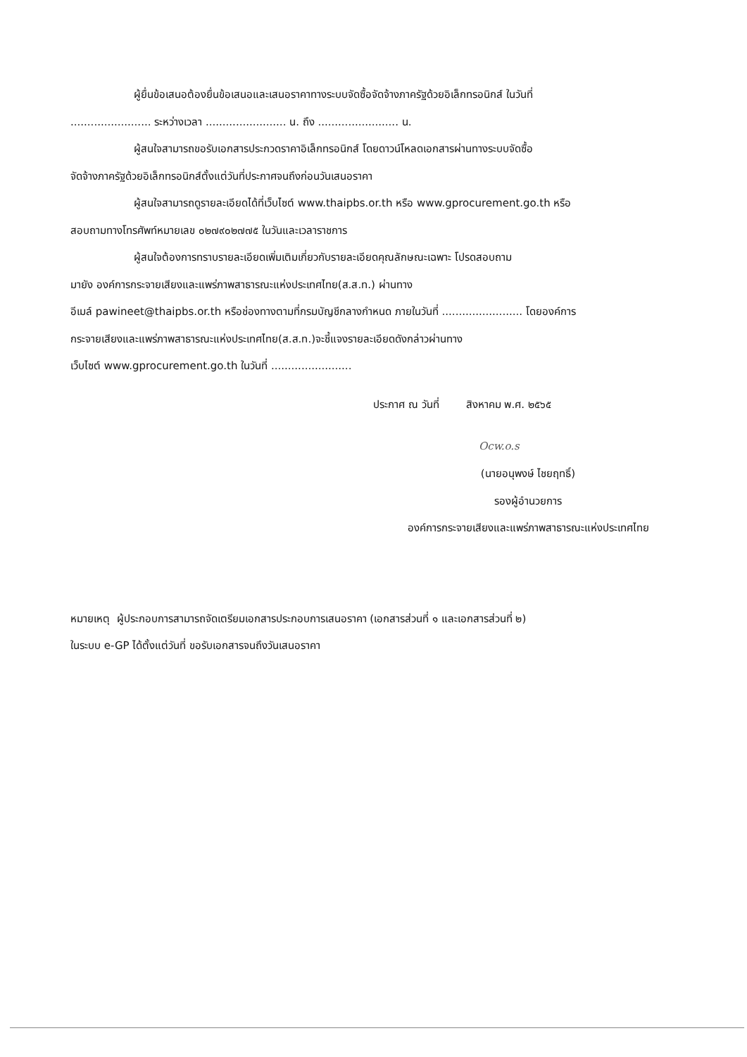ผู้ยื่นข้อเสนอต้องยื่นข้อเสนอและเสนอราคาทางระบบจัดซื้อจัดจ้างภาครัฐด้วยอิเล็กทรอนิกส์ ในวันที่
........................ ระหว่างเวลา ........................ น. ถึง ........................ น.
ผู้สนใจสามารถขอรับเอกสารประกวดราคาอิเล็กทรอนิกส์ โดยดาวน์โหลดเอกสารผ่านทางระบบจัดซื้อ
จัดจ้างภาครัฐด้วยอิเล็กทรอนิกส์ตั้งแต่วันที่ประกาศจนถึงก่อนวันเสนอราคา
ผู้สนใจสามารถดูรายละเอียดได้ที่เว็บไซต์ www.thaipbs.or.th หรือ www.gprocurement.go.th หรือ
สอบถามทางโทรศัพท์หมายเลข ๐๒๗๙๐๒๗๗๕ ในวันและเวลาราชการ
ผู้สนใจต้องการทราบรายละเอียดเพิ่มเติมเกี่ยวกับรายละเอียดคุณลักษณะเฉพาะ โปรดสอบถาม
มายัง องค์การกระจายเสียงและแพร่ภาพสาธารณะแห่งประเทศไทย(ส.ส.ท.) ผ่านทาง
อีเมล์ pawineet@thaipbs.or.th หรือช่องทางตามที่กรมบัญชีกลางกำหนด ภายในวันที่ ........................ โดยองค์การ
กระจายเสียงและแพร่ภาพสาธารณะแห่งประเทศไทย(ส.ส.ท.)จะชี้แจงรายละเอียดดังกล่าวผ่านทาง
เว็บไซต์ www.gprocurement.go.th ในวันที่ ........................
ประกาศ ณ วันที่ สิงหาคม พ.ศ. ๒๕๖๕
Ocw.o.s
(นายอนุพงษ์ ไชยฤทธิ์)
รองผู้อำนวยการ
องค์การกระจายเสียงและแพร่ภาพสาธารณะแห่งประเทศไทย
หมายเหตุ ผู้ประกอบการสามารถจัดเตรียมเอกสารประกอบการเสนอราคา (เอกสารส่วนที่ ๑ และเอกสารส่วนที่ ๒)
ในระบบ e-GP ได้ตั้งแต่วันที่ ขอรับเอกสารจนถึงวันเสนอราคา